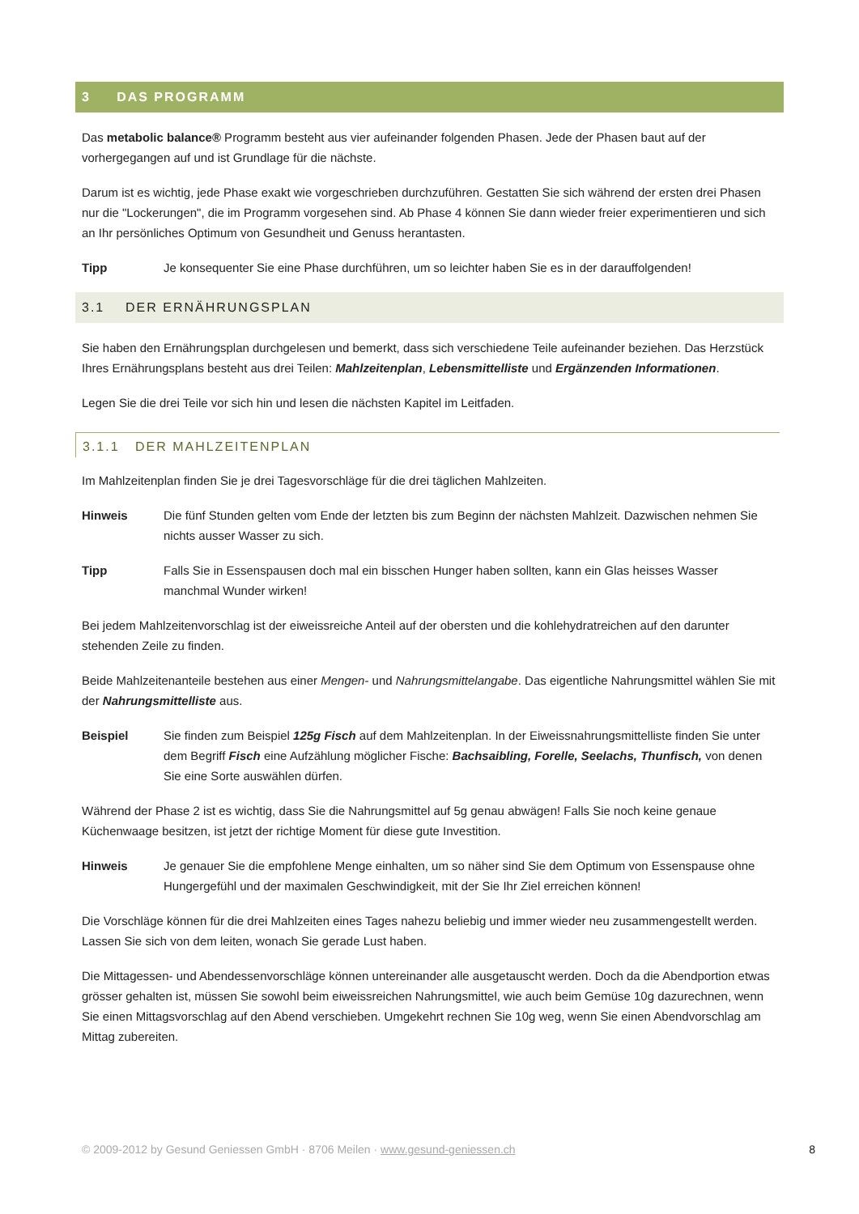3 DAS PROGRAMM
Das metabolic balance® Programm besteht aus vier aufeinander folgenden Phasen. Jede der Phasen baut auf der vorhergegangen auf und ist Grundlage für die nächste.
Darum ist es wichtig, jede Phase exakt wie vorgeschrieben durchzuführen. Gestatten Sie sich während der ersten drei Phasen nur die "Lockerungen", die im Programm vorgesehen sind. Ab Phase 4 können Sie dann wieder freier experimentieren und sich an Ihr persönliches Optimum von Gesundheit und Genuss herantasten.
Tipp Je konsequenter Sie eine Phase durchführen, um so leichter haben Sie es in der darauffolgenden!
3.1 DER ERNÄHRUNGSPLAN
Sie haben den Ernährungsplan durchgelesen und bemerkt, dass sich verschiedene Teile aufeinander beziehen. Das Herzstück Ihres Ernährungsplans besteht aus drei Teilen: Mahlzeitenplan, Lebensmittelliste und Ergänzenden Informationen.
Legen Sie die drei Teile vor sich hin und lesen die nächsten Kapitel im Leitfaden.
3.1.1 DER MAHLZEITENPLAN
Im Mahlzeitenplan finden Sie je drei Tagesvorschläge für die drei täglichen Mahlzeiten.
Hinweis Die fünf Stunden gelten vom Ende der letzten bis zum Beginn der nächsten Mahlzeit. Dazwischen nehmen Sie nichts ausser Wasser zu sich.
Tipp Falls Sie in Essenspausen doch mal ein bisschen Hunger haben sollten, kann ein Glas heisses Wasser manchmal Wunder wirken!
Bei jedem Mahlzeitenvorschlag ist der eiweissreiche Anteil auf der obersten und die kohlehydratreichen auf den darunter stehenden Zeile zu finden.
Beide Mahlzeitenanteile bestehen aus einer Mengen- und Nahrungsmittelangabe. Das eigentliche Nahrungsmittel wählen Sie mit der Nahrungsmittelliste aus.
Beispiel Sie finden zum Beispiel 125g Fisch auf dem Mahlzeitenplan. In der Eiweissnahrungsmittelliste finden Sie unter dem Begriff Fisch eine Aufzählung möglicher Fische: Bachsaibling, Forelle, Seelachs, Thunfisch, von denen Sie eine Sorte auswählen dürfen.
Während der Phase 2 ist es wichtig, dass Sie die Nahrungsmittel auf 5g genau abwägen! Falls Sie noch keine genaue Küchenwaage besitzen, ist jetzt der richtige Moment für diese gute Investition.
Hinweis Je genauer Sie die empfohlene Menge einhalten, um so näher sind Sie dem Optimum von Essenspause ohne Hungergefühl und der maximalen Geschwindigkeit, mit der Sie Ihr Ziel erreichen können!
Die Vorschläge können für die drei Mahlzeiten eines Tages nahezu beliebig und immer wieder neu zusammengestellt werden. Lassen Sie sich von dem leiten, wonach Sie gerade Lust haben.
Die Mittagessen- und Abendessenvorschläge können untereinander alle ausgetauscht werden. Doch da die Abendportion etwas grösser gehalten ist, müssen Sie sowohl beim eiweissreichen Nahrungsmittel, wie auch beim Gemüse 10g dazurechnen, wenn Sie einen Mittagsvorschlag auf den Abend verschieben. Umgekehrt rechnen Sie 10g weg, wenn Sie einen Abendvorschlag am Mittag zubereiten.
© 2009-2012 by Gesund Geniessen GmbH · 8706 Meilen · www.gesund-geniessen.ch 8